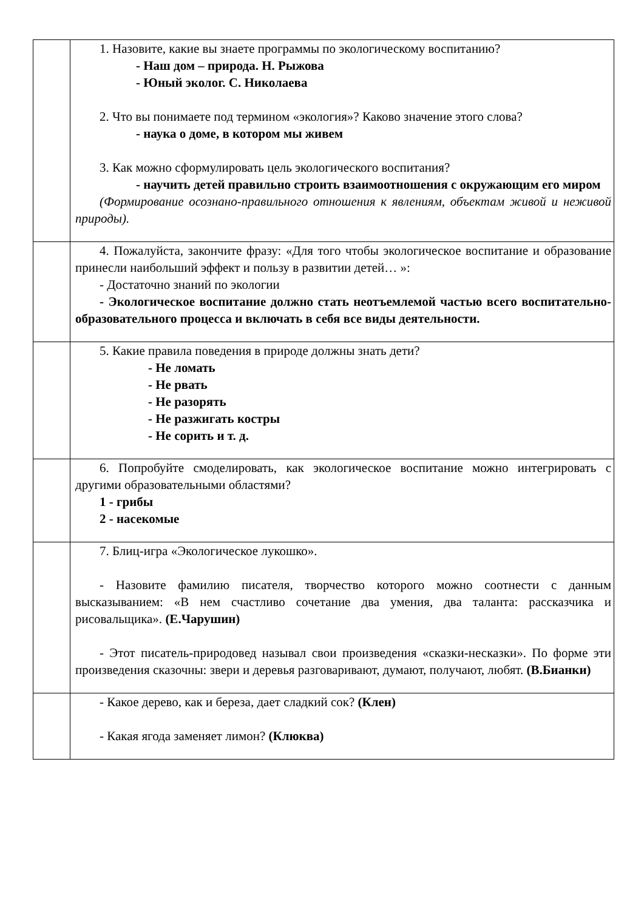| | 1. Назовите, какие вы знаете программы по экологическому воспитанию? - Наш дом – природа. Н. Рыжова - Юный эколог. С. Николаева 2. Что вы понимаете под термином «экология»? Каково значение этого слова? - наука о доме, в котором мы живем 3. Как можно сформулировать цель экологического воспитания? - научить детей правильно строить взаимоотношения с окружающим его миром (Формирование осознано-правильного отношения к явлениям, объектам живой и неживой природы). |
| | 4. Пожалуйста, закончите фразу: «Для того чтобы экологическое воспитание и образование принесли наибольший эффект и пользу в развитии детей… »: - Достаточно знаний по экологии - Экологическое воспитание должно стать неотъемлемой частью всего воспитательно-образовательного процесса и включать в себя все виды деятельности. |
| | 5. Какие правила поведения в природе должны знать дети? - Не ломать - Не рвать - Не разорять - Не разжигать костры - Не сорить и т. д. |
| | 6. Попробуйте смоделировать, как экологическое воспитание можно интегрировать с другими образовательными областями? 1 - грибы 2 - насекомые |
| | 7. Блиц-игра «Экологическое лукошко». - Назовите фамилию писателя, творчество которого можно соотнести с данным высказыванием: «В нем счастливо сочетание два умения, два таланта: рассказчика и рисовальщика». (Е.Чарушин) - Этот писатель-природовед называл свои произведения «сказки-несказки». По форме эти произведения сказочны: звери и деревья разговаривают, думают, получают, любят. (В.Бианки) |
| | - Какое дерево, как и береза, дает сладкий сок? (Клен) - Какая ягода заменяет лимон? (Клюква) |